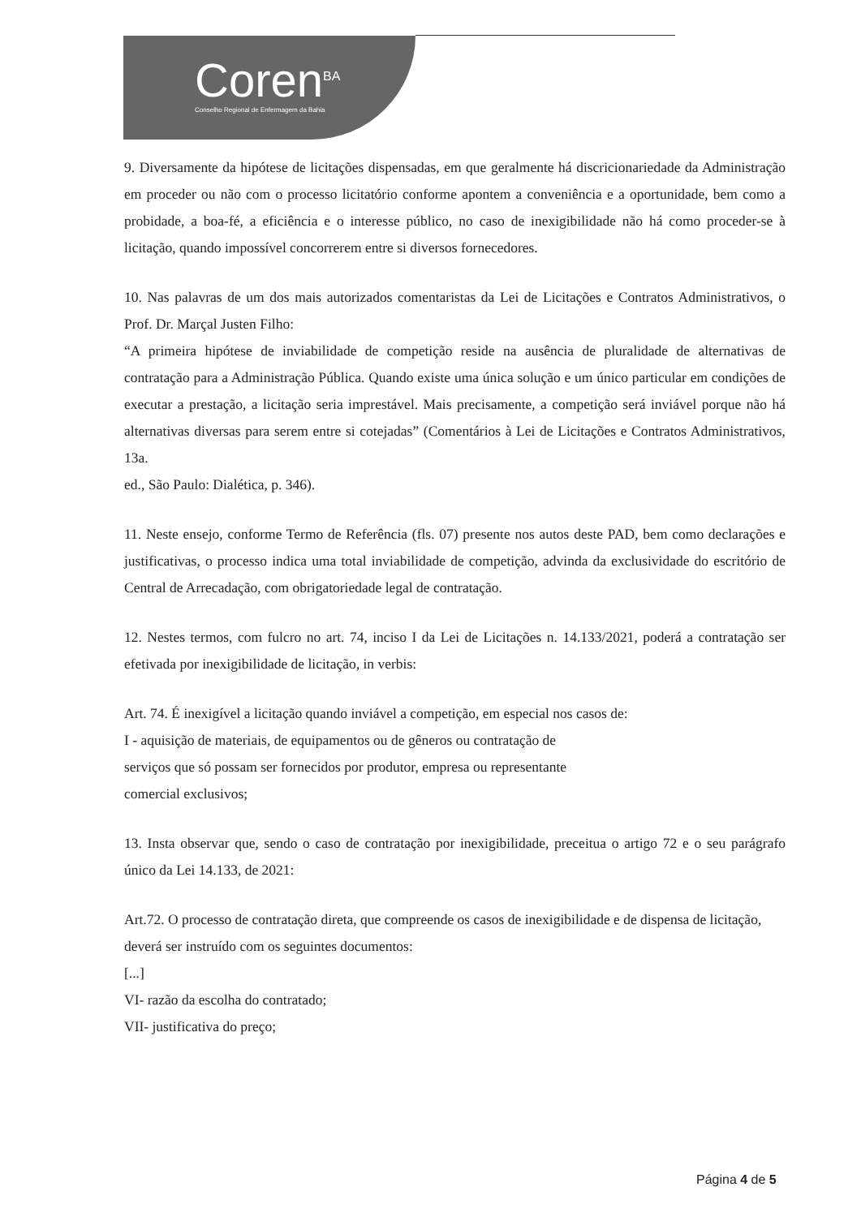Coren<sup>BA</sup>
Conselho Regional de Enfermagem da Bahia
9. Diversamente da hipótese de licitações dispensadas, em que geralmente há discricionariedade da Administração em proceder ou não com o processo licitatório conforme apontem a conveniência e a oportunidade, bem como a probidade, a boa-fé, a eficiência e o interesse público, no caso de inexigibilidade não há como proceder-se à licitação, quando impossível concorrerem entre si diversos fornecedores.
10. Nas palavras de um dos mais autorizados comentaristas da Lei de Licitações e Contratos Administrativos, o Prof. Dr. Marçal Justen Filho:
“A primeira hipótese de inviabilidade de competição reside na ausência de pluralidade de alternativas de contratação para a Administração Pública. Quando existe uma única solução e um único particular em condições de executar a prestação, a licitação seria imprestável. Mais precisamente, a competição será inviável porque não há alternativas diversas para serem entre si cotejadas” (Comentários à Lei de Licitações e Contratos Administrativos, 13a.
ed., São Paulo: Dialética, p. 346).
11. Neste ensejo, conforme Termo de Referência (fls. 07) presente nos autos deste PAD, bem como declarações e justificativas, o processo indica uma total inviabilidade de competição, advinda da exclusividade do escritório de Central de Arrecadação, com obrigatoriedade legal de contratação.
12. Nestes termos, com fulcro no art. 74, inciso I da Lei de Licitações n. 14.133/2021, poderá a contratação ser efetivada por inexigibilidade de licitação, in verbis:
Art. 74. É inexigível a licitação quando inviável a competição, em especial nos casos de:
I - aquisição de materiais, de equipamentos ou de gêneros ou contratação de
serviços que só possam ser fornecidos por produtor, empresa ou representante
comercial exclusivos;
13. Insta observar que, sendo o caso de contratação por inexigibilidade, preceitua o artigo 72 e o seu parágrafo único da Lei 14.133, de 2021:
Art.72. O processo de contratação direta, que compreende os casos de inexigibilidade e de dispensa de licitação, deverá ser instruído com os seguintes documentos:
[...]
VI- razão da escolha do contratado;
VII- justificativa do preço;
Página 4 de 5